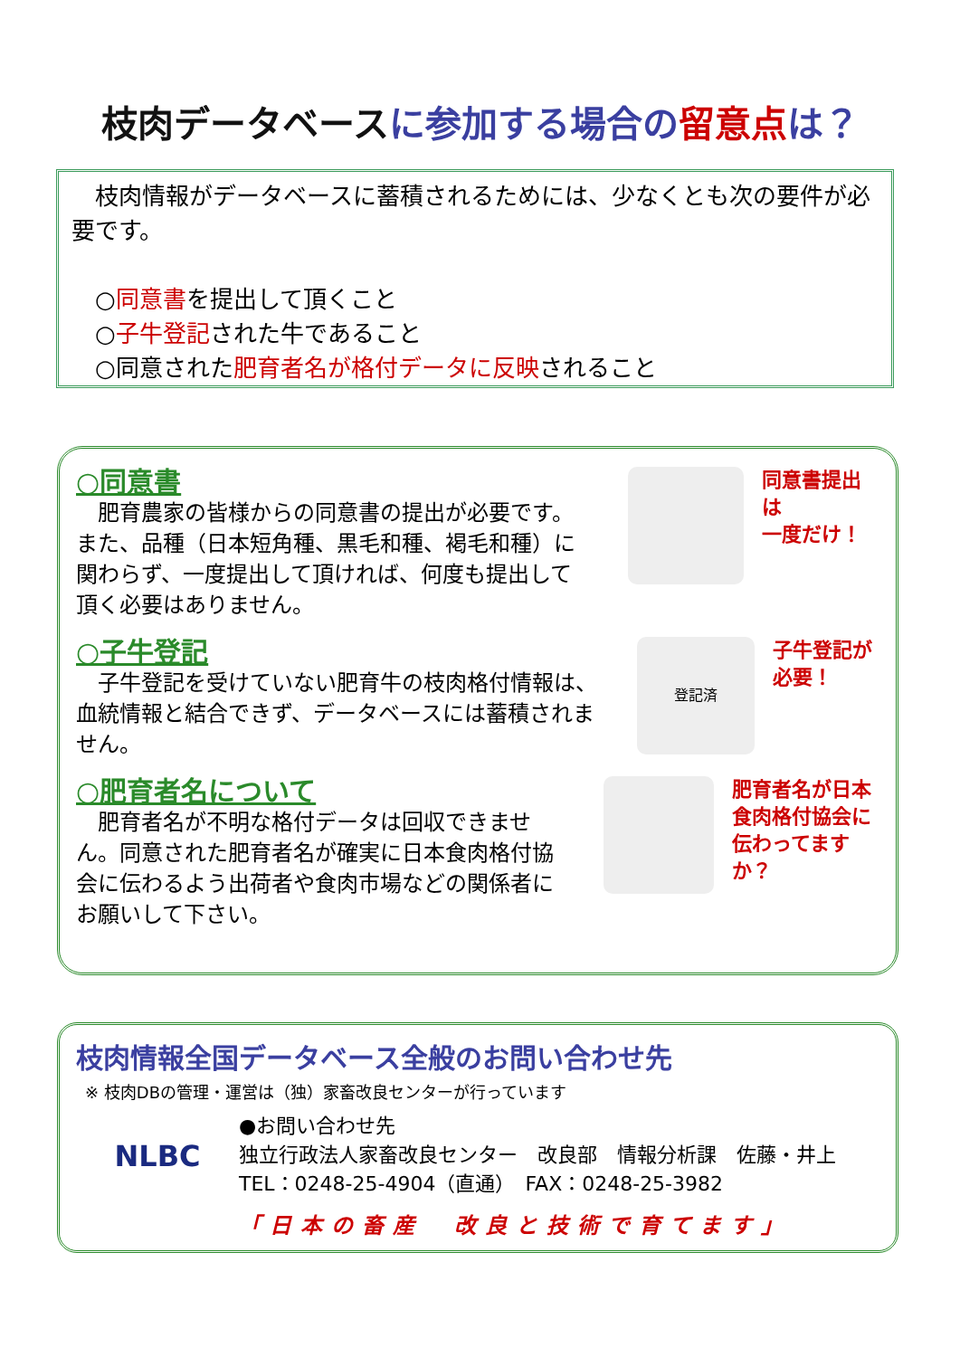枝肉データベース に参加する場合の 留意点 は？
　枝肉情報がデータベースに蓄積されるためには、少なくとも次の要件が必要です。
　○同意書を提出して頂くこと
　○子牛登記された牛であること
　○同意された肥育者名が格付データに反映されること
○同意書
　肥育農家の皆様からの同意書の提出が必要です。また、品種（日本短角種、黒毛和種、褐毛和種）に関わらず、一度提出して頂ければ、何度も提出して頂く必要はありません。
同意書提出は
一度だけ！
○子牛登記
　子牛登記を受けていない肥育牛の枝肉格付情報は、血統情報と結合できず、データベースには蓄積されません。
登記済
子牛登記が
必要！
○肥育者名について
　肥育者名が不明な格付データは回収できません。同意された肥育者名が確実に日本食肉格付協会に伝わるよう出荷者や食肉市場などの関係者にお願いして下さい。
肥育者名が日本
食肉格付協会に
伝わってますか？
枝肉情報全国データベース全般のお問い合わせ先
※ 枝肉DBの管理・運営は（独）家畜改良センターが行っています
NLBC
●お問い合わせ先
独立行政法人家畜改良センター　改良部　情報分析課　佐藤・井上
TEL：0248-25-4904（直通）　FAX：0248-25-3982
「日本の畜産　改良と技術で育てます」